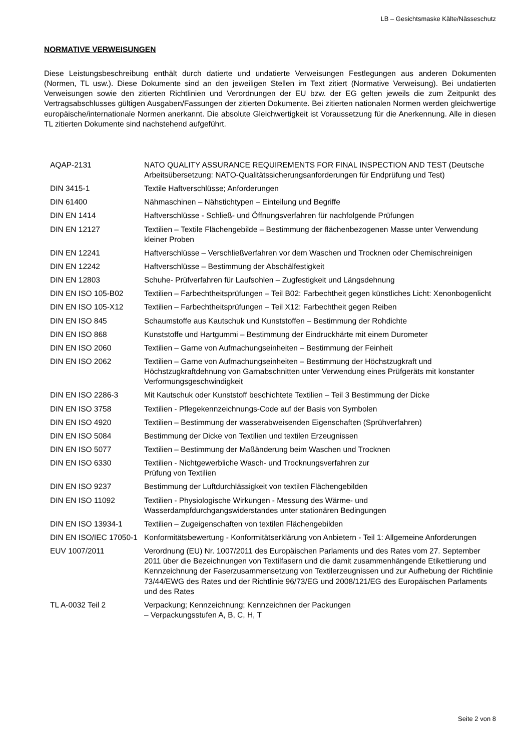LB – Gesichtsmaske Kälte/Nässeschutz
NORMATIVE VERWEISUNGEN
Diese Leistungsbeschreibung enthält durch datierte und undatierte Verweisungen Festlegungen aus anderen Dokumenten (Normen, TL usw.). Diese Dokumente sind an den jeweiligen Stellen im Text zitiert (Normative Verweisung). Bei undatierten Verweisungen sowie den zitierten Richtlinien und Verordnungen der EU bzw. der EG gelten jeweils die zum Zeitpunkt des Vertragsabschlusses gültigen Ausgaben/Fassungen der zitierten Dokumente. Bei zitierten nationalen Normen werden gleichwertige europäische/internationale Normen anerkannt. Die absolute Gleichwertigkeit ist Voraussetzung für die Anerkennung. Alle in diesen TL zitierten Dokumente sind nachstehend aufgeführt.
| AQAP-2131 | NATO QUALITY ASSURANCE REQUIREMENTS FOR FINAL INSPECTION AND TEST (Deutsche Arbeitsübersetzung: NATO-Qualitätssicherungsanforderungen für Endprüfung und Test) |
| DIN 3415-1 | Textile Haftverschlüsse; Anforderungen |
| DIN 61400 | Nähmaschinen – Nähstichtypen – Einteilung und Begriffe |
| DIN EN 1414 | Haftverschlüsse - Schließ- und Öffnungsverfahren für nachfolgende Prüfungen |
| DIN EN 12127 | Textilien – Textile Flächengebilde – Bestimmung der flächenbezogenen Masse unter Verwendung kleiner Proben |
| DIN EN 12241 | Haftverschlüsse – Verschließverfahren vor dem Waschen und Trocknen oder Chemischreinigen |
| DIN EN 12242 | Haftverschlüsse – Bestimmung der Abschälfestigkeit |
| DIN EN 12803 | Schuhe- Prüfverfahren für Laufsohlen – Zugfestigkeit und Längsdehnung |
| DIN EN ISO 105-B02 | Textilien – Farbechtheitsprüfungen – Teil B02: Farbechtheit gegen künstliches Licht: Xenonbogenlicht |
| DIN EN ISO 105-X12 | Textilien – Farbechtheitsprüfungen – Teil X12: Farbechtheit gegen Reiben |
| DIN EN ISO 845 | Schaumstoffe aus Kautschuk und Kunststoffen – Bestimmung der Rohdichte |
| DIN EN ISO 868 | Kunststoffe und Hartgummi – Bestimmung der Eindruckhärte mit einem Durometer |
| DIN EN ISO 2060 | Textilien – Garne von Aufmachungseinheiten – Bestimmung der Feinheit |
| DIN EN ISO 2062 | Textilien – Garne von Aufmachungseinheiten – Bestimmung der Höchstzugkraft und Höchstzugkraftdehnung von Garnabschnitten unter Verwendung eines Prüfgeräts mit konstanter Verformungsgeschwindigkeit |
| DIN EN ISO 2286-3 | Mit Kautschuk oder Kunststoff beschichtete Textilien – Teil 3 Bestimmung der Dicke |
| DIN EN ISO 3758 | Textilien - Pflegekennzeichnungs-Code auf der Basis von Symbolen |
| DIN EN ISO 4920 | Textilien – Bestimmung der wasserabweisenden Eigenschaften (Sprühverfahren) |
| DIN EN ISO 5084 | Bestimmung der Dicke von Textilien und textilen Erzeugnissen |
| DIN EN ISO 5077 | Textilien – Bestimmung der Maßänderung beim Waschen und Trocknen |
| DIN EN ISO 6330 | Textilien - Nichtgewerbliche Wasch- und Trocknungsverfahren zur Prüfung von Textilien |
| DIN EN ISO 9237 | Bestimmung der Luftdurchlässigkeit von textilen Flächengebilden |
| DIN EN ISO 11092 | Textilien - Physiologische Wirkungen - Messung des Wärme- und Wasserdampfdurchgangswiderstandes unter stationären Bedingungen |
| DIN EN ISO 13934-1 | Textilien – Zugeigenschaften von textilen Flächengebilden |
| DIN EN ISO/IEC 17050-1 | Konformitätsbewertung - Konformitätserklärung von Anbietern - Teil 1: Allgemeine Anforderungen |
| EUV 1007/2011 | Verordnung (EU) Nr. 1007/2011 des Europäischen Parlaments und des Rates vom 27. September 2011 über die Bezeichnungen von Textilfasern und die damit zusammenhängende Etikettierung und Kennzeichnung der Faserzusammensetzung von Textilerzeugnissen und zur Aufhebung der Richtlinie 73/44/EWG des Rates und der Richtlinie 96/73/EG und 2008/121/EG des Europäischen Parlaments und des Rates |
| TL A-0032 Teil 2 | Verpackung; Kennzeichnung; Kennzeichnen der Packungen – Verpackungsstufen A, B, C, H, T |
Seite 2 von 8